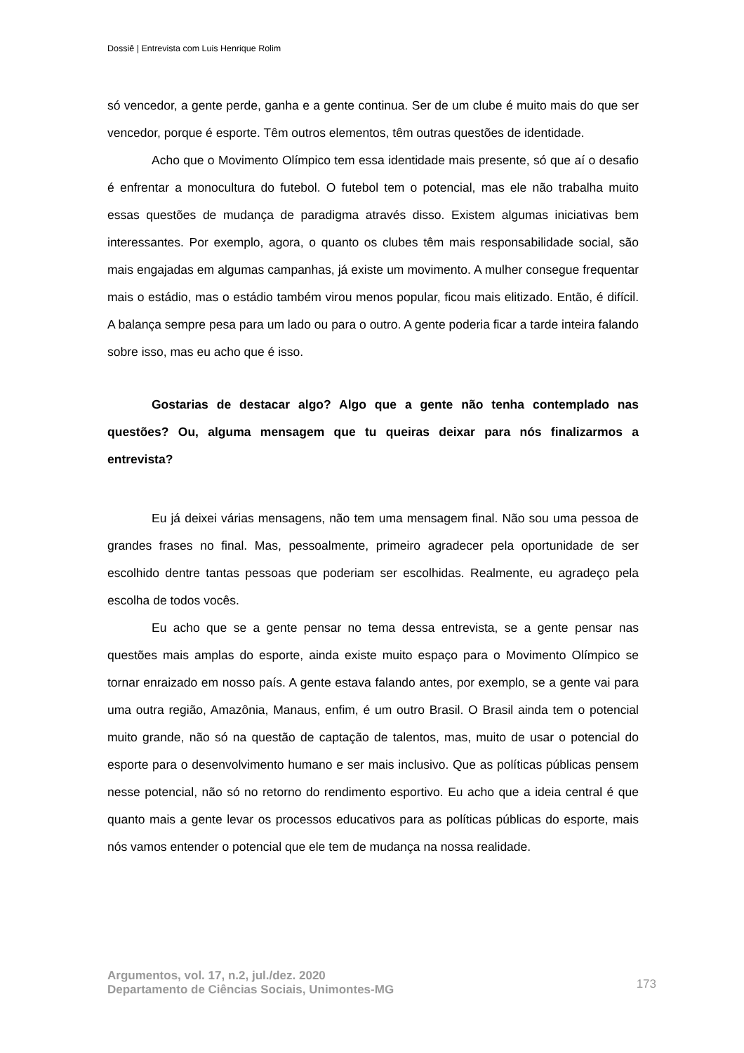Dossiê | Entrevista com Luis Henrique Rolim
só vencedor, a gente perde, ganha e a gente continua. Ser de um clube é muito mais do que ser vencedor, porque é esporte. Têm outros elementos, têm outras questões de identidade.
Acho que o Movimento Olímpico tem essa identidade mais presente, só que aí o desafio é enfrentar a monocultura do futebol. O futebol tem o potencial, mas ele não trabalha muito essas questões de mudança de paradigma através disso. Existem algumas iniciativas bem interessantes. Por exemplo, agora, o quanto os clubes têm mais responsabilidade social, são mais engajadas em algumas campanhas, já existe um movimento. A mulher consegue frequentar mais o estádio, mas o estádio também virou menos popular, ficou mais elitizado. Então, é difícil. A balança sempre pesa para um lado ou para o outro. A gente poderia ficar a tarde inteira falando sobre isso, mas eu acho que é isso.
Gostarias de destacar algo? Algo que a gente não tenha contemplado nas questões? Ou, alguma mensagem que tu queiras deixar para nós finalizarmos a entrevista?
Eu já deixei várias mensagens, não tem uma mensagem final. Não sou uma pessoa de grandes frases no final. Mas, pessoalmente, primeiro agradecer pela oportunidade de ser escolhido dentre tantas pessoas que poderiam ser escolhidas. Realmente, eu agradeço pela escolha de todos vocês.
Eu acho que se a gente pensar no tema dessa entrevista, se a gente pensar nas questões mais amplas do esporte, ainda existe muito espaço para o Movimento Olímpico se tornar enraizado em nosso país. A gente estava falando antes, por exemplo, se a gente vai para uma outra região, Amazônia, Manaus, enfim, é um outro Brasil. O Brasil ainda tem o potencial muito grande, não só na questão de captação de talentos, mas, muito de usar o potencial do esporte para o desenvolvimento humano e ser mais inclusivo. Que as políticas públicas pensem nesse potencial, não só no retorno do rendimento esportivo. Eu acho que a ideia central é que quanto mais a gente levar os processos educativos para as políticas públicas do esporte, mais nós vamos entender o potencial que ele tem de mudança na nossa realidade.
Argumentos, vol. 17, n.2, jul./dez. 2020
Departamento de Ciências Sociais, Unimontes-MG
173